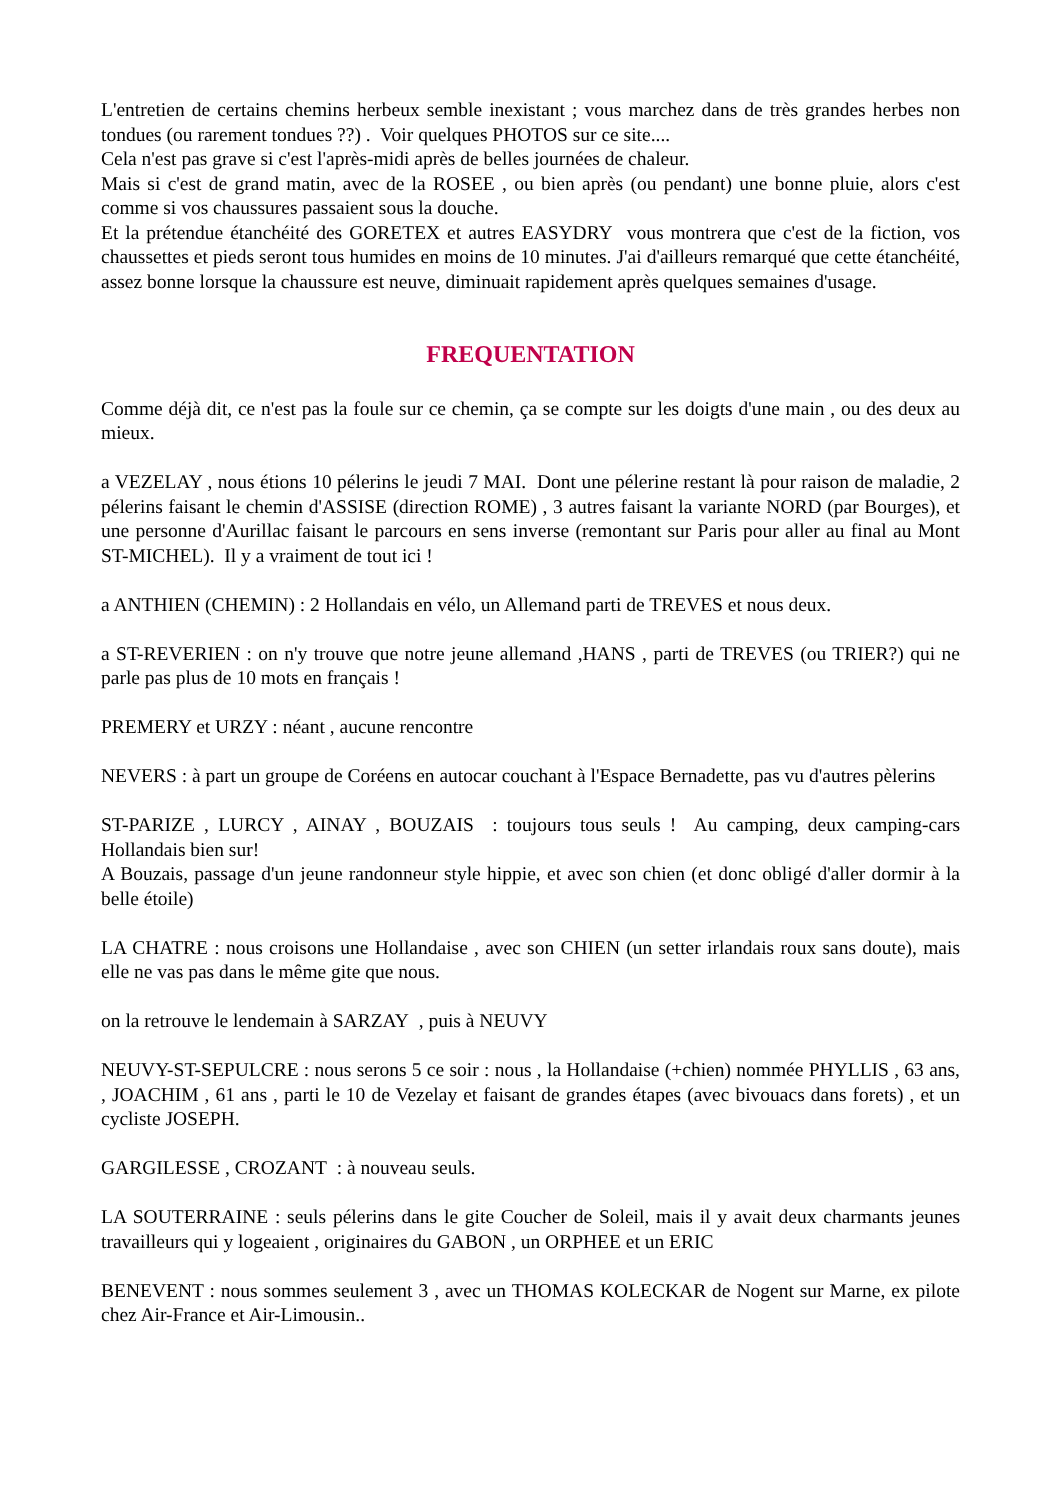L'entretien de certains chemins herbeux semble inexistant ; vous marchez dans de très grandes herbes non tondues (ou rarement tondues ??) . Voir quelques PHOTOS sur ce site....
Cela n'est pas grave si c'est l'après-midi après de belles journées de chaleur.
Mais si c'est de grand matin, avec de la ROSEE , ou bien après (ou pendant) une bonne pluie, alors c'est comme si vos chaussures passaient sous la douche.
Et la prétendue étanchéité des GORETEX et autres EASYDRY vous montrera que c'est de la fiction, vos chaussettes et pieds seront tous humides en moins de 10 minutes. J'ai d'ailleurs remarqué que cette étanchéité, assez bonne lorsque la chaussure est neuve, diminuait rapidement après quelques semaines d'usage.
FREQUENTATION
Comme déjà dit, ce n'est pas la foule sur ce chemin, ça se compte sur les doigts d'une main , ou des deux au mieux.
a VEZELAY , nous étions 10 pélerins le jeudi 7 MAI. Dont une pélerine restant là pour raison de maladie, 2 pélerins faisant le chemin d'ASSISE (direction ROME) , 3 autres faisant la variante NORD (par Bourges), et une personne d'Aurillac faisant le parcours en sens inverse (remontant sur Paris pour aller au final au Mont ST-MICHEL). Il y a vraiment de tout ici !
a ANTHIEN (CHEMIN) : 2 Hollandais en vélo, un Allemand parti de TREVES et nous deux.
a ST-REVERIEN : on n'y trouve que notre jeune allemand ,HANS , parti de TREVES (ou TRIER?) qui ne parle pas plus de 10 mots en français !
PREMERY et URZY : néant , aucune rencontre
NEVERS : à part un groupe de Coréens en autocar couchant à l'Espace Bernadette, pas vu d'autres pèlerins
ST-PARIZE , LURCY , AINAY , BOUZAIS : toujours tous seuls ! Au camping, deux camping-cars Hollandais bien sur!
A Bouzais, passage d'un jeune randonneur style hippie, et avec son chien (et donc obligé d'aller dormir à la belle étoile)
LA CHATRE : nous croisons une Hollandaise , avec son CHIEN (un setter irlandais roux sans doute), mais elle ne vas pas dans le même gite que nous.
on la retrouve le lendemain à SARZAY , puis à NEUVY
NEUVY-ST-SEPULCRE : nous serons 5 ce soir : nous , la Hollandaise (+chien) nommée PHYLLIS , 63 ans, , JOACHIM , 61 ans , parti le 10 de Vezelay et faisant de grandes étapes (avec bivouacs dans forets) , et un cycliste JOSEPH.
GARGILESSE , CROZANT : à nouveau seuls.
LA SOUTERRAINE : seuls pélerins dans le gite Coucher de Soleil, mais il y avait deux charmants jeunes travailleurs qui y logeaient , originaires du GABON , un ORPHEE et un ERIC
BENEVENT : nous sommes seulement 3 , avec un THOMAS KOLECKAR de Nogent sur Marne, ex pilote chez Air-France et Air-Limousin..